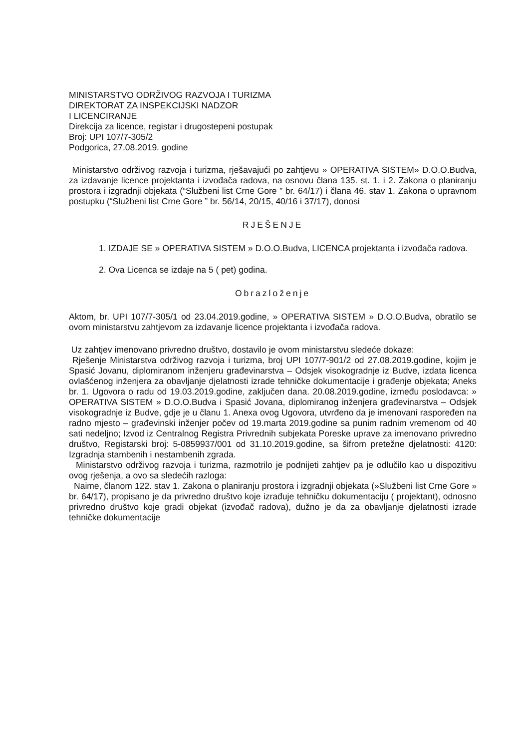MINISTARSTVO ODRŽIVOG RAZVOJA I TURIZMA
DIREKTORAT ZA INSPEKCIJSKI NADZOR
I LICENCIRANJE
Direkcija za licence, registar i drugostepeni postupak
Broj: UPI 107/7-305/2
Podgorica, 27.08.2019. godine
Ministarstvo održivog razvoja i turizma, rješavajući po zahtjevu » OPERATIVA SISTEM» D.O.O.Budva, za izdavanje licence projektanta i izvođača radova, na osnovu člana 135. st. 1. i 2. Zakona o planiranju prostora i izgradnji objekata (“Službeni list Crne Gore ” br. 64/17) i člana 46. stav 1. Zakona o upravnom postupku (“Službeni list Crne Gore ” br. 56/14, 20/15, 40/16 i 37/17), donosi
RJEŠENJE
1. IZDAJE SE » OPERATIVA SISTEM » D.O.O.Budva, LICENCA projektanta i izvođača radova.
2. Ova Licenca se izdaje na 5 ( pet) godina.
Obrazloženje
Aktom, br. UPI 107/7-305/1 od 23.04.2019.godine, » OPERATIVA SISTEM » D.O.O.Budva, obratilo se ovom ministarstvu zahtjevom za izdavanje licence projektanta i izvođača radova.
Uz zahtjev imenovano privredno društvo, dostavilo je ovom ministarstvu sledeće dokaze:
Rješenje Ministarstva održivog razvoja i turizma, broj UPI 107/7-901/2 od 27.08.2019.godine, kojim je Spasić Jovanu, diplomiranom inženjeru građevinarstva – Odsjek visokogradnje iz Budve, izdata licenca ovlašćenog inženjera za obavljanje djelatnosti izrade tehničke dokumentacije i građenje objekata; Aneks br. 1. Ugovora o radu od 19.03.2019.godine, zaključen dana. 20.08.2019.godine, između poslodavca: » OPERATIVA SISTEM » D.O.O.Budva i Spasić Jovana, diplomiranog inženjera građevinarstva – Odsjek visokogradnje iz Budve, gdje je u članu 1. Anexa ovog Ugovora, utvrđeno da je imenovani raspoređen na radno mjesto – građevinski inženjer počev od 19.marta 2019.godine sa punim radnim vremenom od 40 sati nedeljno; Izvod iz Centralnog Registra Privrednih subjekata Poreske uprave za imenovano privredno društvo, Registarski broj: 5-0859937/001 od 31.10.2019.godine, sa šifrom pretežne djelatnosti: 4120: Izgradnja stambenih i nestambenih zgrada.
Ministarstvo održivog razvoja i turizma, razmotrilo je podnijeti zahtjev pa je odlučilo kao u dispozitivu ovog rješenja, a ovo sa sledećih razloga:
Naime, članom 122. stav 1. Zakona o planiranju prostora i izgradnji objekata (»Službeni list Crne Gore » br. 64/17), propisano je da privredno društvo koje izrađuje tehničku dokumentaciju ( projektant), odnosno privredno društvo koje gradi objekat (izvođač radova), dužno je da za obavljanje djelatnosti izrade tehničke dokumentacije